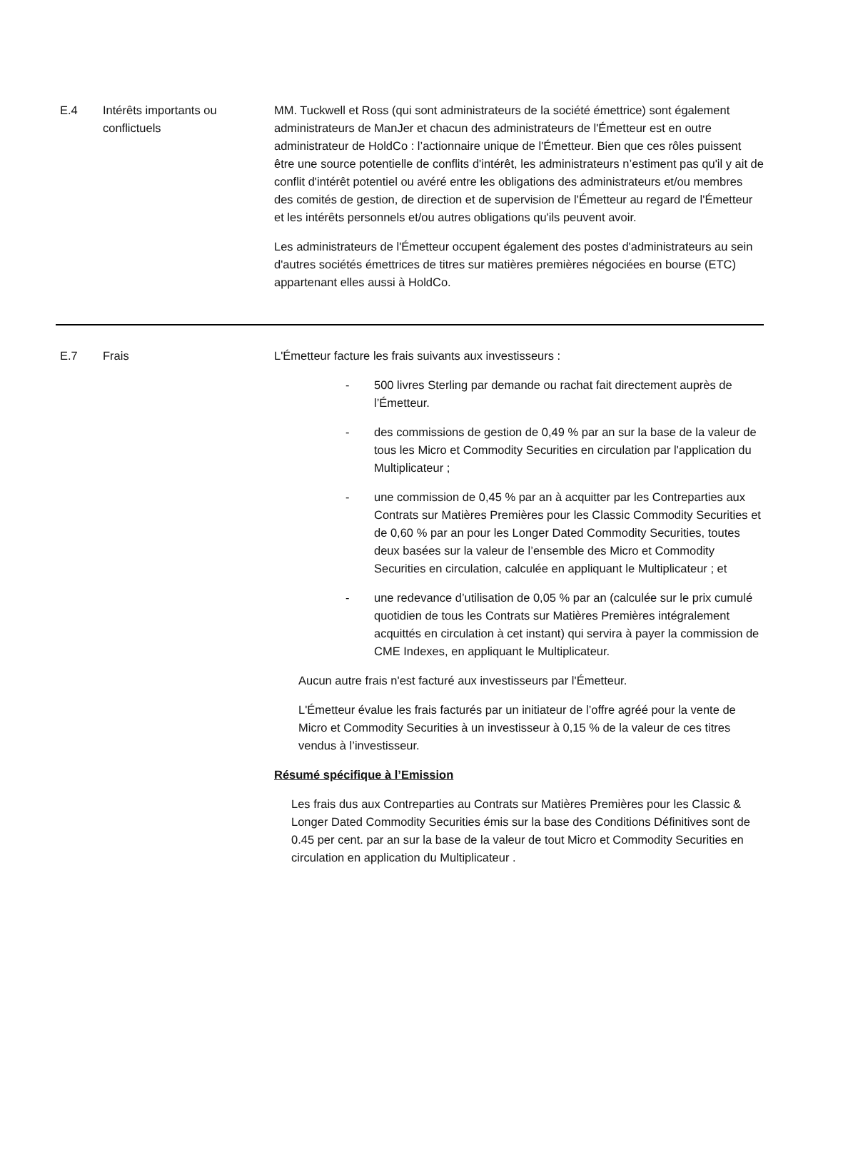| E.4 | Intérêts importants ou conflictuels | MM. Tuckwell et Ross (qui sont administrateurs de la société émettrice) sont également administrateurs de ManJer et chacun des administrateurs de l'Émetteur est en outre administrateur de HoldCo : l’actionnaire unique de l'Émetteur. Bien que ces rôles puissent être une source potentielle de conflits d'intérêt, les administrateurs n’estiment pas qu'il y ait de conflit d'intérêt potentiel ou avéré entre les obligations des administrateurs et/ou membres des comités de gestion, de direction et de supervision de l'Émetteur au regard de l'Émetteur et les intérêts personnels et/ou autres obligations qu'ils peuvent avoir. Les administrateurs de l'Émetteur occupent également des postes d'administrateurs au sein d'autres sociétés émettrices de titres sur matières premières négociées en bourse (ETC) appartenant elles aussi à HoldCo. |
| E.7 | Frais | L'Émetteur facture les frais suivants aux investisseurs : - 500 livres Sterling par demande ou rachat fait directement auprès de l’Émetteur. - des commissions de gestion de 0,49 % par an sur la base de la valeur de tous les Micro et Commodity Securities en circulation par l'application du Multiplicateur ; - une commission de 0,45 % par an à acquitter par les Contreparties aux Contrats sur Matières Premières pour les Classic Commodity Securities et de 0,60 % par an pour les Longer Dated Commodity Securities, toutes deux basées sur la valeur de l’ensemble des Micro et Commodity Securities en circulation, calculée en appliquant le Multiplicateur ; et - une redevance d’utilisation de 0,05 % par an (calculée sur le prix cumulé quotidien de tous les Contrats sur Matières Premières intégralement acquittés en circulation à cet instant) qui servira à payer la commission de CME Indexes, en appliquant le Multiplicateur. Aucun autre frais n'est facturé aux investisseurs par l'Émetteur. L'Émetteur évalue les frais facturés par un initiateur de l’offre agréé pour la vente de Micro et Commodity Securities à un investisseur à 0,15 % de la valeur de ces titres vendus à l’investisseur. Résumé spécifique à l’Emission Les frais dus aux Contreparties au Contrats sur Matières Premières pour les Classic & Longer Dated Commodity Securities émis sur la base des Conditions Définitives sont de 0.45 per cent. par an sur la base de la valeur de tout Micro et Commodity Securities en circulation en application du Multiplicateur . |